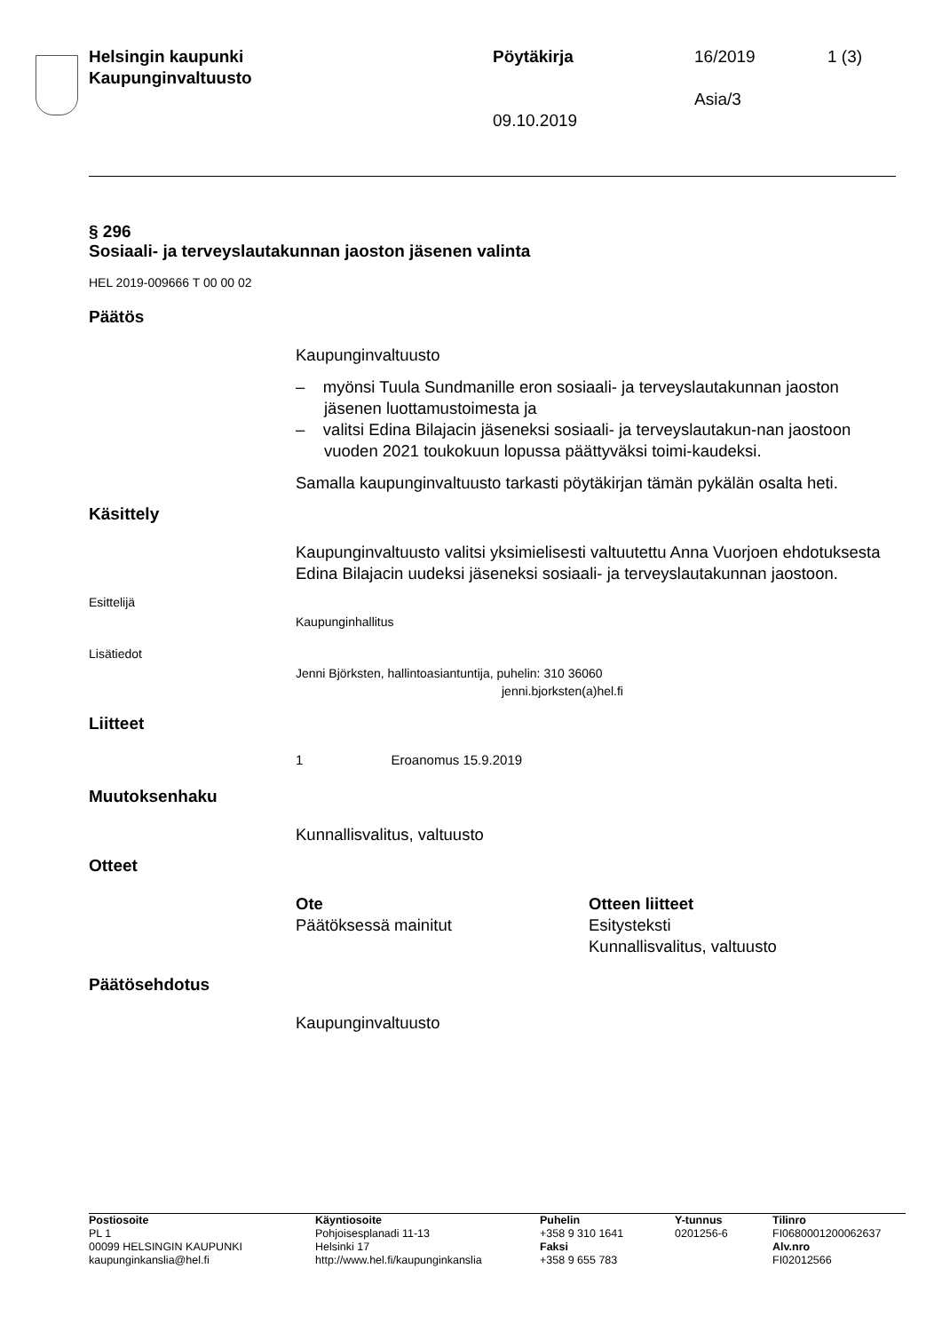| Helsingin kaupunki Kaupunginvaltuusto | Pöytäkirja 09.10.2019 | 16/2019 Asia/3 | 1 (3) |
§ 296
Sosiaali- ja terveyslautakunnan jaoston jäsenen valinta
HEL 2019-009666 T 00 00 02
Päätös
Kaupunginvaltuusto
– myönsi Tuula Sundmanille eron sosiaali- ja terveyslautakunnan jaoston jäsenen luottamustoimesta ja
– valitsi Edina Bilajacin jäseneksi sosiaali- ja terveyslautakun-nan jaostoon vuoden 2021 toukokuun lopussa päättyväksi toimi-kaudeksi.
Samalla kaupunginvaltuusto tarkasti pöytäkirjan tämän pykälän osalta heti.
Käsittely
Kaupunginvaltuusto valitsi yksimielisesti valtuutettu Anna Vuorjoen ehdotuksesta Edina Bilajacin uudeksi jäseneksi sosiaali- ja terveyslautakunnan jaostoon.
Esittelijä
Kaupunginhallitus
Lisätiedot
Jenni Björksten, hallintoasiantuntija, puhelin: 310 36060
jenni.bjorksten(a)hel.fi
Liitteet
1 Eroanomus 15.9.2019
Muutoksenhaku
Kunnallisvalitus, valtuusto
Otteet
Ote
Päätöksessä mainitut
Otteen liitteet
Esitysteksti
Kunnallisvalitus, valtuusto
Päätösehdotus
Kaupunginvaltuusto
| Postiosoite PL 1 00099 HELSINGIN KAUPUNKI kaupunginkanslia@hel.fi | Käyntiosoite Pohjoisesplanadi 11-13 Helsinki 17 http://www.hel.fi/kaupunginkanslia | Puhelin +358 9 310 1641 Faksi +358 9 655 783 | Y-tunnus 0201256-6 | Tilinro FI0680001200062637 Alv.nro FI02012566 |